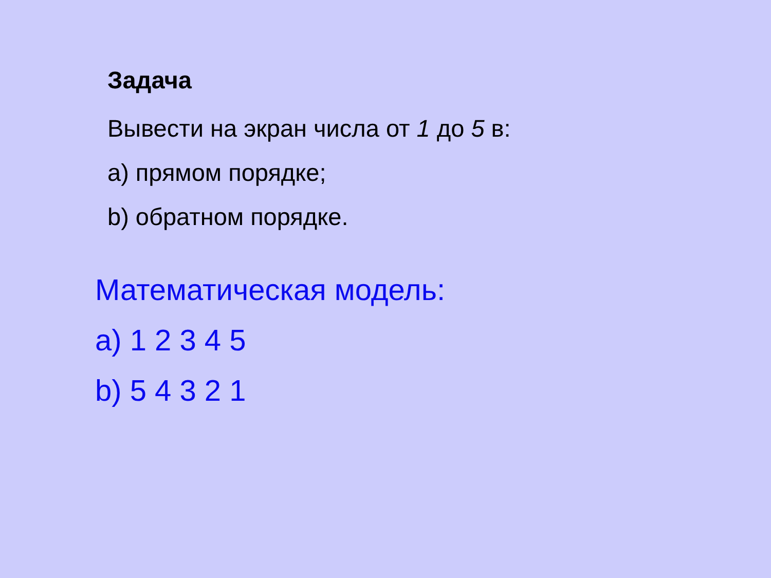Задача
Вывести на экран числа от 1 до 5 в:
a) прямом порядке;
b) обратном порядке.
Математическая модель:
a) 1 2 3 4 5
b) 5 4 3 2 1